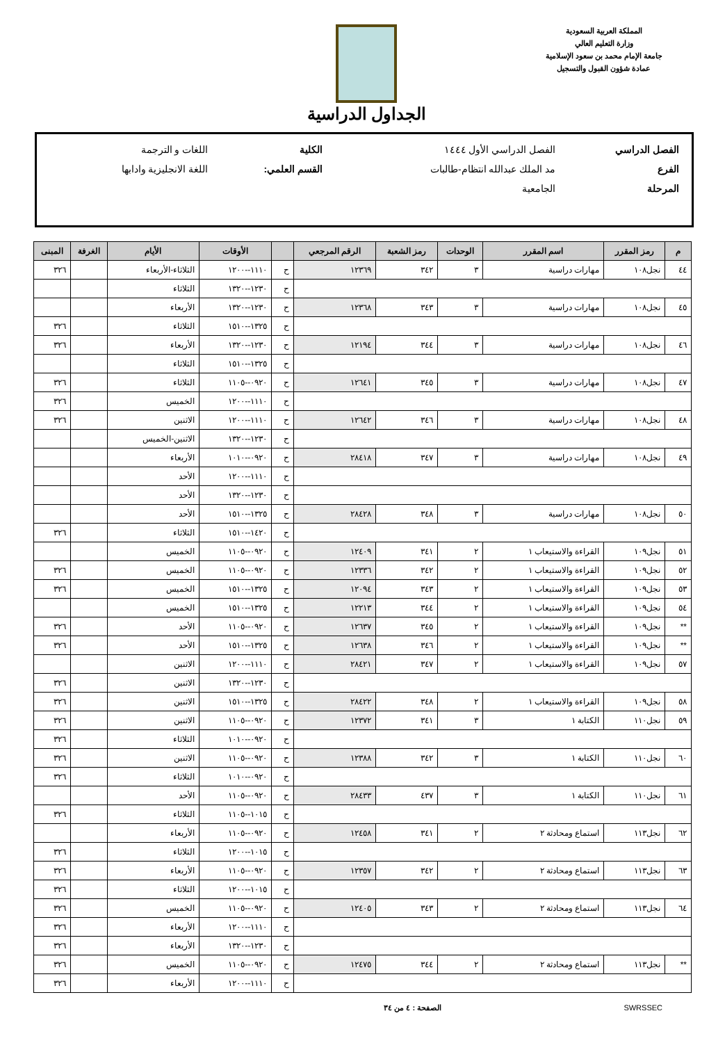المملكة العربية السعودية
وزارة التعليم العالي
جامعة الإمام محمد بن سعود الإسلامية
عمادة شؤون القبول والتسجيل
الجداول الدراسية
| الفصل الدراسي | الفصل الدراسي الأول ١٤٤٤ | الكلية | اللغات و الترجمة |
| الفرع | مد الملك عبدالله انتظام-طالبات | القسم العلمي: | اللغة الانجليزية وادابها |
| المرحلة | الجامعية | | |
| م | رمز المقرر | اسم المقرر | الوحدات | رمز الشعبة | الرقم المرجعي | | الأوقات | الأيام | الغرفة | المبنى |
| --- | --- | --- | --- | --- | --- | --- | --- | --- | --- | --- |
| ٤٤ | نجل١٠٨ | مهارات دراسية | ٣ | ٣٤٢ | ١٢٣٦٩ | ح | ١١١٠--١٢٠٠ | الثلاثاء-الأربعاء | | ٣٢٦ |
| | | | | | | ح | ١٢٣٠--١٣٢٠ | الثلاثاء | | |
| ٤٥ | نجل١٠٨ | مهارات دراسية | ٣ | ٣٤٣ | ١٢٣٦٨ | ح | ١٢٣٠--١٣٢٠ | الأربعاء | | |
| | | | | | | ح | ١٣٢٥--١٥١٠ | الثلاثاء | | ٣٢٦ |
| ٤٦ | نجل١٠٨ | مهارات دراسية | ٣ | ٣٤٤ | ١٢١٩٤ | ح | ١٢٣٠--١٣٢٠ | الأربعاء | | ٣٢٦ |
| | | | | | | ح | ١٣٢٥--١٥١٠ | الثلاثاء | | |
| ٤٧ | نجل١٠٨ | مهارات دراسية | ٣ | ٣٤٥ | ١٢٦٤١ | ح | ٠٩٢٠--١١٠٥ | الثلاثاء | | ٣٢٦ |
| | | | | | | ح | ١١١٠--١٢٠٠ | الخميس | | ٣٢٦ |
| ٤٨ | نجل١٠٨ | مهارات دراسية | ٣ | ٣٤٦ | ١٢٦٤٢ | ح | ١١١٠--١٢٠٠ | الاثنين | | ٣٢٦ |
| | | | | | | ح | ١٢٣٠--١٣٢٠ | الاثنين-الخميس | | |
| ٤٩ | نجل١٠٨ | مهارات دراسية | ٣ | ٣٤٧ | ٢٨٤١٨ | ح | ٠٩٢٠--١٠١٠ | الأربعاء | | |
| | | | | | | ح | ١١١٠--١٢٠٠ | الأحد | | |
| | | | | | | ح | ١٢٣٠--١٣٢٠ | الأحد | | |
| ٥٠ | نجل١٠٨ | مهارات دراسية | ٣ | ٣٤٨ | ٢٨٤٢٨ | ح | ١٣٢٥--١٥١٠ | الأحد | | |
| | | | | | | ح | ١٤٢٠--١٥١٠ | الثلاثاء | | ٣٢٦ |
| ٥١ | نجل١٠٩ | القراءة والاستيعاب ١ | ٢ | ٣٤١ | ١٢٤٠٩ | ح | ٠٩٢٠--١١٠٥ | الخميس | | |
| ٥٢ | نجل١٠٩ | القراءة والاستيعاب ١ | ٢ | ٣٤٢ | ١٢٣٣٦ | ح | ٠٩٢٠--١١٠٥ | الخميس | | ٣٢٦ |
| ٥٣ | نجل١٠٩ | القراءة والاستيعاب ١ | ٢ | ٣٤٣ | ١٢٠٩٤ | ح | ١٣٢٥--١٥١٠ | الخميس | | ٣٢٦ |
| ٥٤ | نجل١٠٩ | القراءة والاستيعاب ١ | ٢ | ٣٤٤ | ١٢٢١٣ | ح | ١٣٢٥--١٥١٠ | الخميس | | |
| ** | نجل١٠٩ | القراءة والاستيعاب ١ | ٢ | ٣٤٥ | ١٢٦٣٧ | ح | ٠٩٢٠--١١٠٥ | الأحد | | ٣٢٦ |
| ** | نجل١٠٩ | القراءة والاستيعاب ١ | ٢ | ٣٤٦ | ١٢٦٣٨ | ح | ١٣٢٥--١٥١٠ | الأحد | | ٣٢٦ |
| ٥٧ | نجل١٠٩ | القراءة والاستيعاب ١ | ٢ | ٣٤٧ | ٢٨٤٢١ | ح | ١١١٠--١٢٠٠ | الاثنين | | |
| | | | | | | ح | ١٢٣٠--١٣٢٠ | الاثنين | | ٣٢٦ |
| ٥٨ | نجل١٠٩ | القراءة والاستيعاب ١ | ٢ | ٣٤٨ | ٢٨٤٢٢ | ح | ١٣٢٥--١٥١٠ | الاثنين | | ٣٢٦ |
| ٥٩ | نجل١١٠ | الكتابة ١ | ٣ | ٣٤١ | ١٢٣٧٢ | ح | ٠٩٢٠--١١٠٥ | الاثنين | | ٣٢٦ |
| | | | | | | ح | ٠٩٢٠--١٠١٠ | الثلاثاء | | ٣٢٦ |
| ٦٠ | نجل١١٠ | الكتابة ١ | ٣ | ٣٤٢ | ١٢٣٨٨ | ح | ٠٩٢٠--١١٠٥ | الاثنين | | ٣٢٦ |
| | | | | | | ح | ٠٩٢٠--١٠١٠ | الثلاثاء | | ٣٢٦ |
| ٦١ | نجل١١٠ | الكتابة ١ | ٣ | ٤٣٧ | ٢٨٤٣٣ | ح | ٠٩٢٠--١١٠٥ | الأحد | | |
| | | | | | | ح | ١٠١٥--١١٠٥ | الثلاثاء | | ٣٢٦ |
| ٦٢ | نجل١١٣ | استماع ومحادثة ٢ | ٢ | ٣٤١ | ١٢٤٥٨ | ح | ٠٩٢٠--١١٠٥ | الأربعاء | | |
| | | | | | | ح | ١٠١٥--١٢٠٠ | الثلاثاء | | ٣٢٦ |
| ٦٣ | نجل١١٣ | استماع ومحادثة ٢ | ٢ | ٣٤٢ | ١٢٣٥٧ | ح | ٠٩٢٠--١١٠٥ | الأربعاء | | ٣٢٦ |
| | | | | | | ح | ١٠١٥--١٢٠٠ | الثلاثاء | | ٣٢٦ |
| ٦٤ | نجل١١٣ | استماع ومحادثة ٢ | ٢ | ٣٤٣ | ١٢٤٠٥ | ح | ٠٩٢٠--١١٠٥ | الخميس | | ٣٢٦ |
| | | | | | | ح | ١١١٠--١٢٠٠ | الأربعاء | | ٣٢٦ |
| | | | | | | ح | ١٢٣٠--١٣٢٠ | الأربعاء | | ٣٢٦ |
| ** | نجل١١٣ | استماع ومحادثة ٢ | ٢ | ٣٤٤ | ١٢٤٧٥ | ح | ٠٩٢٠--١١٠٥ | الخميس | | ٣٢٦ |
| | | | | | | ح | ١١١٠--١٢٠٠ | الأربعاء | | ٣٢٦ |
SWRSSEC الصفحة : ٤ من ٣٤